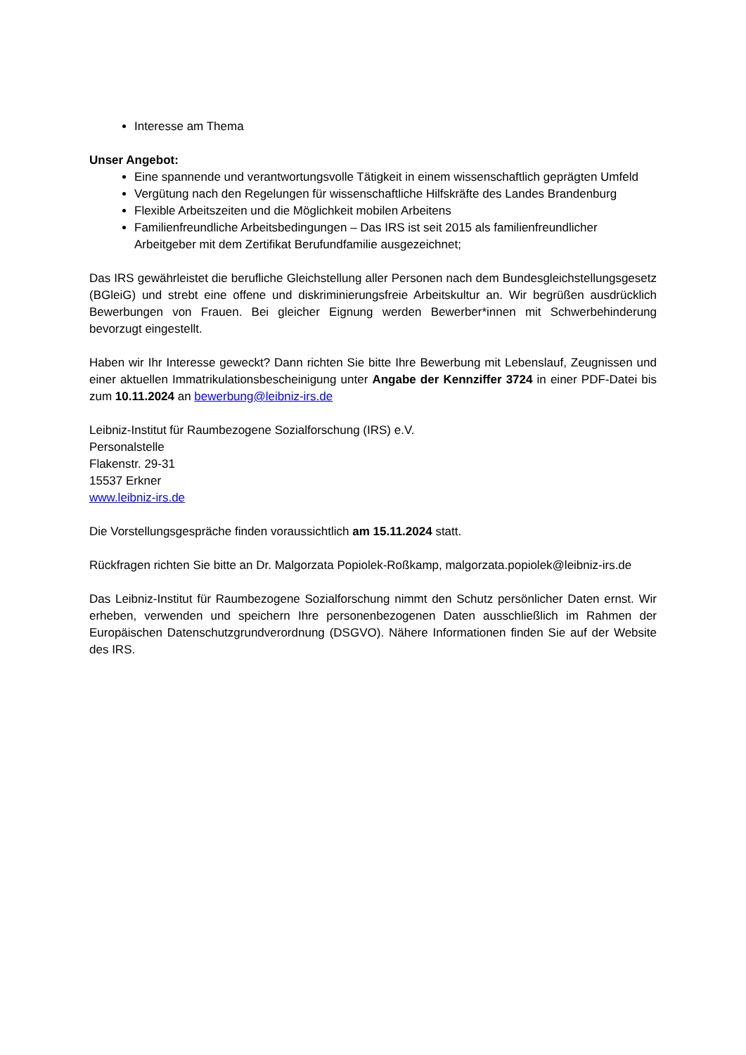Interesse am Thema
Unser Angebot:
Eine spannende und verantwortungsvolle Tätigkeit in einem wissenschaftlich geprägten Umfeld
Vergütung nach den Regelungen für wissenschaftliche Hilfskräfte des Landes Brandenburg
Flexible Arbeitszeiten und die Möglichkeit mobilen Arbeitens
Familienfreundliche Arbeitsbedingungen – Das IRS ist seit 2015 als familienfreundlicher Arbeitgeber mit dem Zertifikat Berufundfamilie ausgezeichnet;
Das IRS gewährleistet die berufliche Gleichstellung aller Personen nach dem Bundesgleichstellungsgesetz (BGleiG) und strebt eine offene und diskriminierungsfreie Arbeitskultur an. Wir begrüßen ausdrücklich Bewerbungen von Frauen. Bei gleicher Eignung werden Bewerber*innen mit Schwerbehinderung bevorzugt eingestellt.
Haben wir Ihr Interesse geweckt? Dann richten Sie bitte Ihre Bewerbung mit Lebenslauf, Zeugnissen und einer aktuellen Immatrikulationsbescheinigung unter Angabe der Kennziffer 3724 in einer PDF-Datei bis zum 10.11.2024 an bewerbung@leibniz-irs.de
Leibniz-Institut für Raumbezogene Sozialforschung (IRS) e.V.
Personalstelle
Flakenstr. 29-31
15537 Erkner
www.leibniz-irs.de
Die Vorstellungsgespräche finden voraussichtlich am 15.11.2024 statt.
Rückfragen richten Sie bitte an Dr. Malgorzata Popiolek-Roßkamp, malgorzata.popiolek@leibniz-irs.de
Das Leibniz-Institut für Raumbezogene Sozialforschung nimmt den Schutz persönlicher Daten ernst. Wir erheben, verwenden und speichern Ihre personenbezogenen Daten ausschließlich im Rahmen der Europäischen Datenschutzgrundverordnung (DSGVO). Nähere Informationen finden Sie auf der Website des IRS.